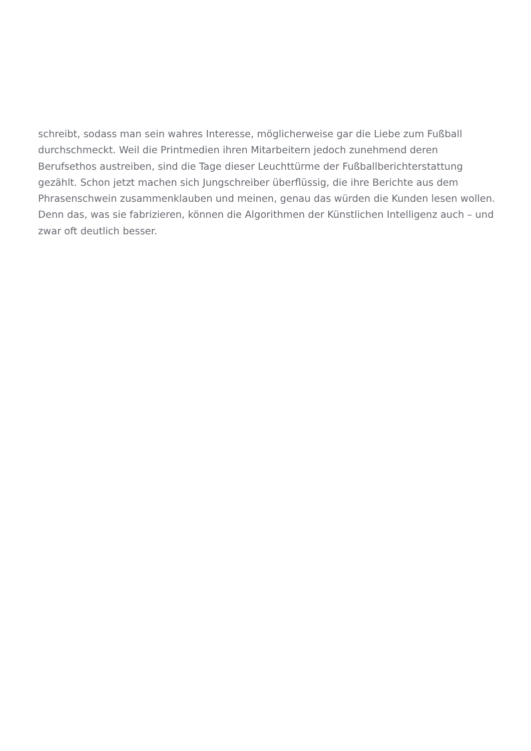schreibt, sodass man sein wahres Interesse, möglicherweise gar die Liebe zum Fußball
durchschmeckt. Weil die Printmedien ihren Mitarbeitern jedoch zunehmend deren
Berufsethos austreiben, sind die Tage dieser Leuchttürme der Fußballberichterstattung
gezählt. Schon jetzt machen sich Jungschreiber überflüssig, die ihre Berichte aus dem
Phrasenschwein zusammenklauben und meinen, genau das würden die Kunden lesen wollen.
Denn das, was sie fabrizieren, können die Algorithmen der Künstlichen Intelligenz auch – und
zwar oft deutlich besser.